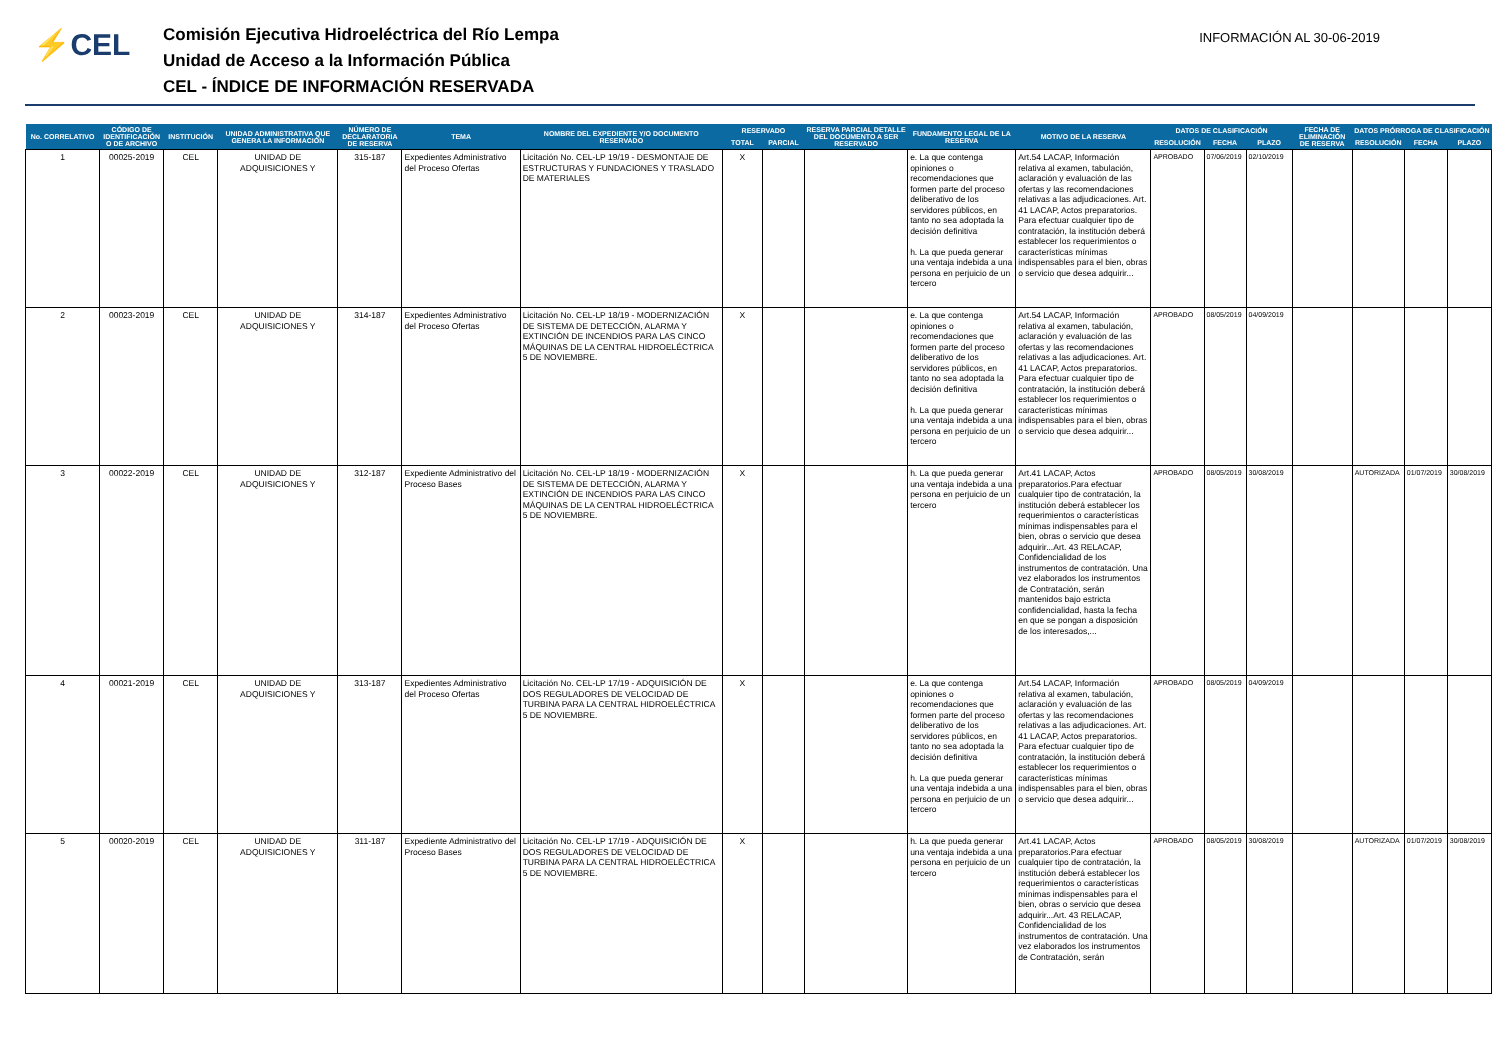⚡CEL
Comisión Ejecutiva Hidroeléctrica del Río Lempa
Unidad de Acceso a la Información Pública
CEL - ÍNDICE DE INFORMACIÓN RESERVADA
INFORMACIÓN AL 30-06-2019
| No. CORRELATIVO | CÓDIGO DE IDENTIFICACIÓN O DE ARCHIVO | INSTITUCIÓN | UNIDAD ADMINISTRATIVA QUE GENERA LA INFORMACIÓN | NÚMERO DE DECLARATORIA DE RESERVA | TEMA | NOMBRE DEL EXPEDIENTE Y/O DOCUMENTO RESERVADO | RESERVADO | | RESERVA PARCIAL DETALLE DEL DOCUMENTO A SER RESERVADO | FUNDAMENTO LEGAL DE LA RESERVA | MOTIVO DE LA RESERVA | DATOS DE CLASIFICACIÓN | | | FECHA DE ELIMINACIÓN DE RESERVA | DATOS PRÓRROGA DE CLASIFICACIÓN | | |
| --- | --- | --- | --- | --- | --- | --- | --- | --- | --- | --- | --- | --- | --- | --- | --- | --- | --- | --- |
| | | | | | | | TOTAL | PARCIAL | | | | RESOLUCIÓN | FECHA | PLAZO | | RESOLUCIÓN | FECHA | PLAZO |
| 1 | 00025-2019 | CEL | UNIDAD DE ADQUISICIONES Y | 315-187 | Expedientes Administrativo del Proceso Ofertas | Licitación No. CEL-LP 19/19 - DESMONTAJE DE ESTRUCTURAS Y FUNDACIONES Y TRASLADO DE MATERIALES | X | | | e. La que contenga opiniones o recomendaciones que formen parte del proceso deliberativo de los servidores públicos, en tanto no sea adoptada la decisión definitiva h. La que pueda generar una ventaja indebida a una persona en perjuicio de un tercero | Art.54 LACAP, Información relativa al examen, tabulación, aclaración y evaluación de las ofertas y las recomendaciones relativas a las adjudicaciones. Art. 41 LACAP, Actos preparatorios. Para efectuar cualquier tipo de contratación, la institución deberá establecer los requerimientos o características mínimas indispensables para el bien, obras o servicio que desea adquirir... | APROBADO | 07/06/2019 | 02/10/2019 | | | | |
| 2 | 00023-2019 | CEL | UNIDAD DE ADQUISICIONES Y | 314-187 | Expedientes Administrativo del Proceso Ofertas | Licitación No. CEL-LP 18/19 - MODERNIZACIÓN DE SISTEMA DE DETECCIÓN, ALARMA Y EXTINCIÓN DE INCENDIOS PARA LAS CINCO MÁQUINAS DE LA CENTRAL HIDROELÉCTRICA 5 DE NOVIEMBRE. | X | | | e. La que contenga opiniones o recomendaciones que formen parte del proceso deliberativo de los servidores públicos, en tanto no sea adoptada la decisión definitiva h. La que pueda generar una ventaja indebida a una persona en perjuicio de un tercero | Art.54 LACAP, Información relativa al examen, tabulación, aclaración y evaluación de las ofertas y las recomendaciones relativas a las adjudicaciones. Art. 41 LACAP, Actos preparatorios. Para efectuar cualquier tipo de contratación, la institución deberá establecer los requerimientos o características mínimas indispensables para el bien, obras o servicio que desea adquirir... | APROBADO | 08/05/2019 | 04/09/2019 | | | | |
| 3 | 00022-2019 | CEL | UNIDAD DE ADQUISICIONES Y | 312-187 | Expediente Administrativo del Proceso Bases | Licitación No. CEL-LP 18/19 - MODERNIZACIÓN DE SISTEMA DE DETECCIÓN, ALARMA Y EXTINCIÓN DE INCENDIOS PARA LAS CINCO MÁQUINAS DE LA CENTRAL HIDROELÉCTRICA 5 DE NOVIEMBRE. | X | | | h. La que pueda generar una ventaja indebida a una persona en perjuicio de un tercero | Art.41 LACAP, Actos preparatorios.Para efectuar cualquier tipo de contratación, la institución deberá establecer los requerimientos o características mínimas indispensables para el bien, obras o servicio que desea adquirir...Art. 43 RELACAP, Confidencialidad de los instrumentos de contratación. Una vez elaborados los instrumentos de Contratación, serán mantenidos bajo estricta confidencialidad, hasta la fecha en que se pongan a disposición de los interesados,... | APROBADO | 08/05/2019 | 30/08/2019 | | AUTORIZADA | 01/07/2019 | 30/08/2019 |
| 4 | 00021-2019 | CEL | UNIDAD DE ADQUISICIONES Y | 313-187 | Expedientes Administrativo del Proceso Ofertas | Licitación No. CEL-LP 17/19 - ADQUISICIÓN DE DOS REGULADORES DE VELOCIDAD DE TURBINA PARA LA CENTRAL HIDROELÉCTRICA 5 DE NOVIEMBRE. | X | | | e. La que contenga opiniones o recomendaciones que formen parte del proceso deliberativo de los servidores públicos, en tanto no sea adoptada la decisión definitiva h. La que pueda generar una ventaja indebida a una persona en perjuicio de un tercero | Art.54 LACAP, Información relativa al examen, tabulación, aclaración y evaluación de las ofertas y las recomendaciones relativas a las adjudicaciones. Art. 41 LACAP, Actos preparatorios. Para efectuar cualquier tipo de contratación, la institución deberá establecer los requerimientos o características mínimas indispensables para el bien, obras o servicio que desea adquirir... | APROBADO | 08/05/2019 | 04/09/2019 | | | | |
| 5 | 00020-2019 | CEL | UNIDAD DE ADQUISICIONES Y | 311-187 | Expediente Administrativo del Proceso Bases | Licitación No. CEL-LP 17/19 - ADQUISICIÓN DE DOS REGULADORES DE VELOCIDAD DE TURBINA PARA LA CENTRAL HIDROELÉCTRICA 5 DE NOVIEMBRE. | X | | | h. La que pueda generar una ventaja indebida a una persona en perjuicio de un tercero | Art.41 LACAP, Actos preparatorios.Para efectuar cualquier tipo de contratación, la institución deberá establecer los requerimientos o características mínimas indispensables para el bien, obras o servicio que desea adquirir...Art. 43 RELACAP, Confidencialidad de los instrumentos de contratación. Una vez elaborados los instrumentos de Contratación, serán | APROBADO | 08/05/2019 | 30/08/2019 | | AUTORIZADA | 01/07/2019 | 30/08/2019 |